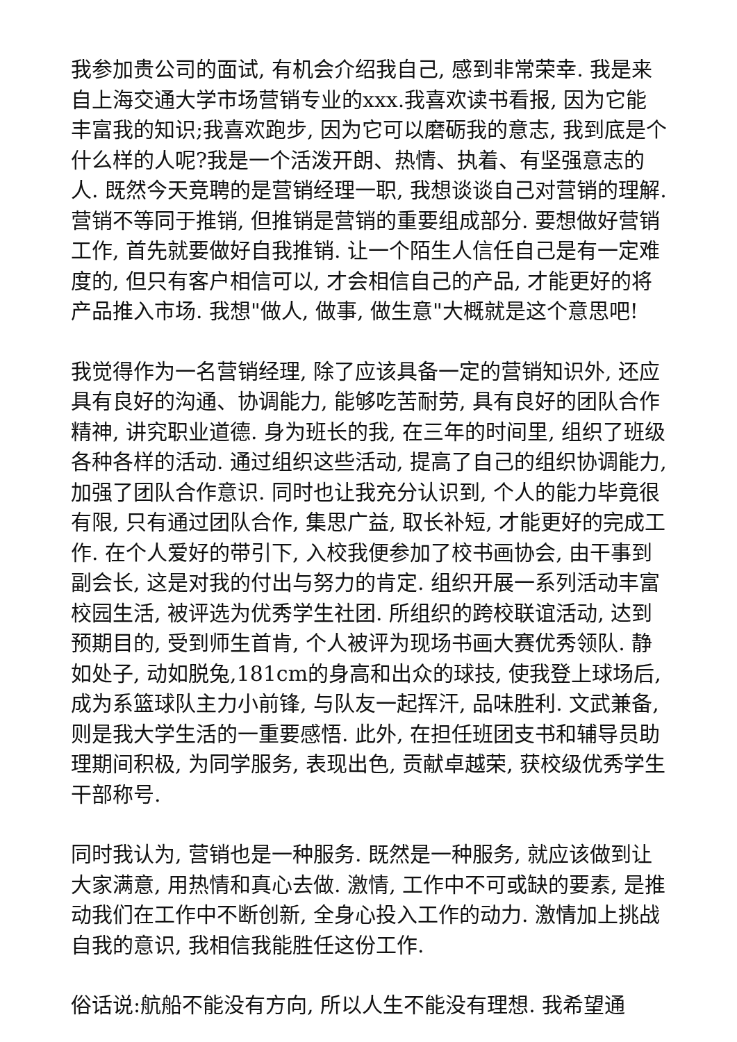我参加贵公司的面试, 有机会介绍我自己, 感到非常荣幸. 我是来自上海交通大学市场营销专业的xxx.我喜欢读书看报, 因为它能丰富我的知识;我喜欢跑步, 因为它可以磨砺我的意志, 我到底是个什么样的人呢?我是一个活泼开朗、热情、执着、有坚强意志的人. 既然今天竞聘的是营销经理一职, 我想谈谈自己对营销的理解. 营销不等同于推销, 但推销是营销的重要组成部分. 要想做好营销工作, 首先就要做好自我推销. 让一个陌生人信任自己是有一定难度的, 但只有客户相信可以, 才会相信自己的产品, 才能更好的将产品推入市场. 我想"做人, 做事, 做生意"大概就是这个意思吧!
我觉得作为一名营销经理, 除了应该具备一定的营销知识外, 还应具有良好的沟通、协调能力, 能够吃苦耐劳, 具有良好的团队合作精神, 讲究职业道德. 身为班长的我, 在三年的时间里, 组织了班级各种各样的活动. 通过组织这些活动, 提高了自己的组织协调能力, 加强了团队合作意识. 同时也让我充分认识到, 个人的能力毕竟很有限, 只有通过团队合作, 集思广益, 取长补短, 才能更好的完成工作. 在个人爱好的带引下, 入校我便参加了校书画协会, 由干事到副会长, 这是对我的付出与努力的肯定. 组织开展一系列活动丰富校园生活, 被评选为优秀学生社团. 所组织的跨校联谊活动, 达到预期目的, 受到师生首肯, 个人被评为现场书画大赛优秀领队. 静如处子, 动如脱兔,181cm的身高和出众的球技, 使我登上球场后, 成为系篮球队主力小前锋, 与队友一起挥汗, 品味胜利. 文武兼备, 则是我大学生活的一重要感悟. 此外, 在担任班团支书和辅导员助理期间积极, 为同学服务, 表现出色, 贡献卓越荣, 获校级优秀学生干部称号.
同时我认为, 营销也是一种服务. 既然是一种服务, 就应该做到让大家满意, 用热情和真心去做. 激情, 工作中不可或缺的要素, 是推动我们在工作中不断创新, 全身心投入工作的动力. 激情加上挑战自我的意识, 我相信我能胜任这份工作.
俗话说:航船不能没有方向, 所以人生不能没有理想. 我希望通